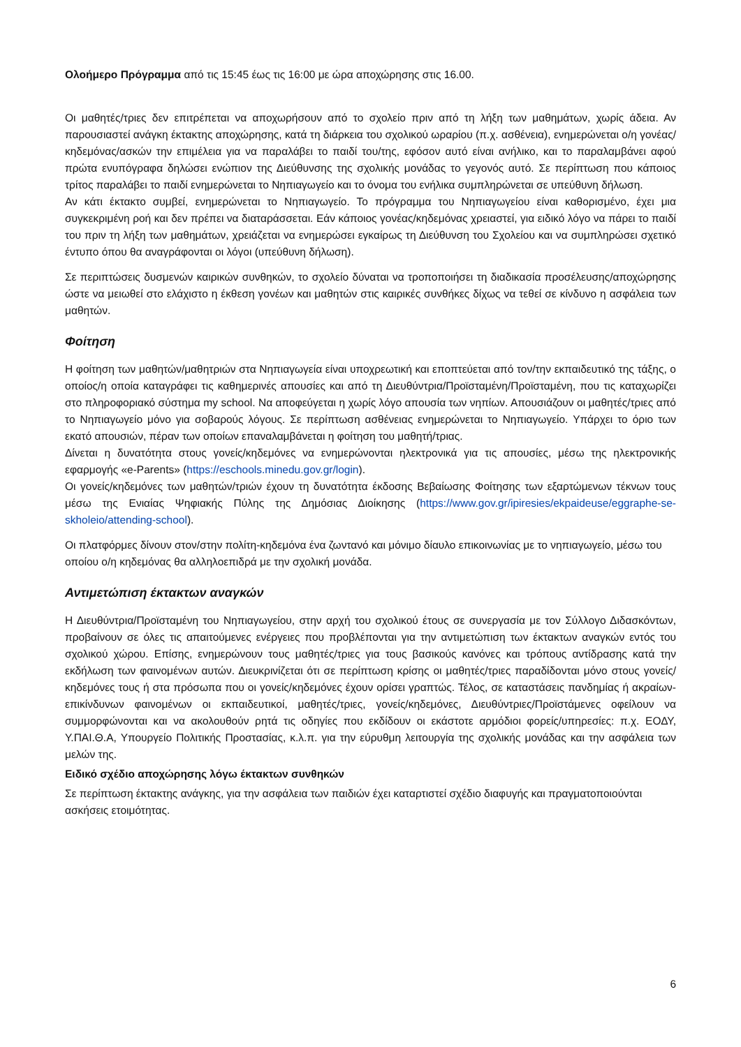Ολοήμερο Πρόγραμμα από τις 15:45 έως τις 16:00 με ώρα αποχώρησης στις 16.00.
Οι μαθητές/τριες δεν επιτρέπεται να αποχωρήσουν από το σχολείο πριν από τη λήξη των μαθημάτων, χωρίς άδεια. Αν παρουσιαστεί ανάγκη έκτακτης αποχώρησης, κατά τη διάρκεια του σχολικού ωραρίου (π.χ. ασθένεια), ενημερώνεται ο/η γονέας/κηδεμόνας/ασκών την επιμέλεια για να παραλάβει το παιδί του/της, εφόσον αυτό είναι ανήλικο, και το παραλαμβάνει αφού πρώτα ενυπόγραφα δηλώσει ενώπιον της Διεύθυνσης της σχολικής μονάδας το γεγονός αυτό. Σε περίπτωση που κάποιος τρίτος παραλάβει το παιδί ενημερώνεται το Νηπιαγωγείο και το όνομα του ενήλικα συμπληρώνεται σε υπεύθυνη δήλωση.
Αν κάτι έκτακτο συμβεί, ενημερώνεται το Νηπιαγωγείο. Το πρόγραμμα του Νηπιαγωγείου είναι καθορισμένο, έχει μια συγκεκριμένη ροή και δεν πρέπει να διαταράσσεται. Εάν κάποιος γονέας/κηδεμόνας χρειαστεί, για ειδικό λόγο να πάρει το παιδί του πριν τη λήξη των μαθημάτων, χρειάζεται να ενημερώσει εγκαίρως τη Διεύθυνση του Σχολείου και να συμπληρώσει σχετικό έντυπο όπου θα αναγράφονται οι λόγοι (υπεύθυνη δήλωση).
Σε περιπτώσεις δυσμενών καιρικών συνθηκών, το σχολείο δύναται να τροποποιήσει τη διαδικασία προσέλευσης/αποχώρησης ώστε να μειωθεί στο ελάχιστο η έκθεση γονέων και μαθητών στις καιρικές συνθήκες δίχως να τεθεί σε κίνδυνο η ασφάλεια των μαθητών.
Φοίτηση
Η φοίτηση των μαθητών/μαθητριών στα Νηπιαγωγεία είναι υποχρεωτική και εποπτεύεται από τον/την εκπαιδευτικό της τάξης, ο οποίος/η οποία καταγράφει τις καθημερινές απουσίες και από τη Διευθύντρια/Προϊσταμένη/Προϊσταμένη, που τις καταχωρίζει στο πληροφοριακό σύστημα my school. Να αποφεύγεται η χωρίς λόγο απουσία των νηπίων. Απουσιάζουν οι μαθητές/τριες από το Νηπιαγωγείο μόνο για σοβαρούς λόγους. Σε περίπτωση ασθένειας ενημερώνεται το Νηπιαγωγείο. Υπάρχει το όριο των εκατό απουσιών, πέραν των οποίων επαναλαμβάνεται η φοίτηση του μαθητή/τριας.
Δίνεται η δυνατότητα στους γονείς/κηδεμόνες να ενημερώνονται ηλεκτρονικά για τις απουσίες, μέσω της ηλεκτρονικής εφαρμογής «e-Parents» (https://eschools.minedu.gov.gr/login).
Οι γονείς/κηδεμόνες των μαθητών/τριών έχουν τη δυνατότητα έκδοσης Βεβαίωσης Φοίτησης των εξαρτώμενων τέκνων τους μέσω της Ενιαίας Ψηφιακής Πύλης της Δημόσιας Διοίκησης (https://www.gov.gr/ipiresies/ekpaideuse/eggraphe-se-skholeio/attending-school).
Οι πλατφόρμες δίνουν στον/στην πολίτη-κηδεμόνα ένα ζωντανό και μόνιμο δίαυλο επικοινωνίας με το νηπιαγωγείο, μέσω του οποίου ο/η κηδεμόνας θα αλληλοεπιδρά με την σχολική μονάδα.
Αντιμετώπιση έκτακτων αναγκών
Η Διευθύντρια/Προϊσταμένη του Νηπιαγωγείου, στην αρχή του σχολικού έτους σε συνεργασία με τον Σύλλογο Διδασκόντων, προβαίνουν σε όλες τις απαιτούμενες ενέργειες που προβλέπονται για την αντιμετώπιση των έκτακτων αναγκών εντός του σχολικού χώρου. Επίσης, ενημερώνουν τους μαθητές/τριες για τους βασικούς κανόνες και τρόπους αντίδρασης κατά την εκδήλωση των φαινομένων αυτών. Διευκρινίζεται ότι σε περίπτωση κρίσης οι μαθητές/τριες παραδίδονται μόνο στους γονείς/κηδεμόνες τους ή στα πρόσωπα που οι γονείς/κηδεμόνες έχουν ορίσει γραπτώς. Τέλος, σε καταστάσεις πανδημίας ή ακραίων-επικίνδυνων φαινομένων οι εκπαιδευτικοί, μαθητές/τριες, γονείς/κηδεμόνες, Διευθύντριες/Προϊστάμενες οφείλουν να συμμορφώνονται και να ακολουθούν ρητά τις οδηγίες που εκδίδουν οι εκάστοτε αρμόδιοι φορείς/υπηρεσίες: π.χ. ΕΟΔΥ, Υ.ΠΑΙ.Θ.Α, Υπουργείο Πολιτικής Προστασίας, κ.λ.π. για την εύρυθμη λειτουργία της σχολικής μονάδας και την ασφάλεια των μελών της.
Ειδικό σχέδιο αποχώρησης λόγω έκτακτων συνθηκών
Σε περίπτωση έκτακτης ανάγκης, για την ασφάλεια των παιδιών έχει καταρτιστεί σχέδιο διαφυγής και πραγματοποιούνται ασκήσεις ετοιμότητας.
6